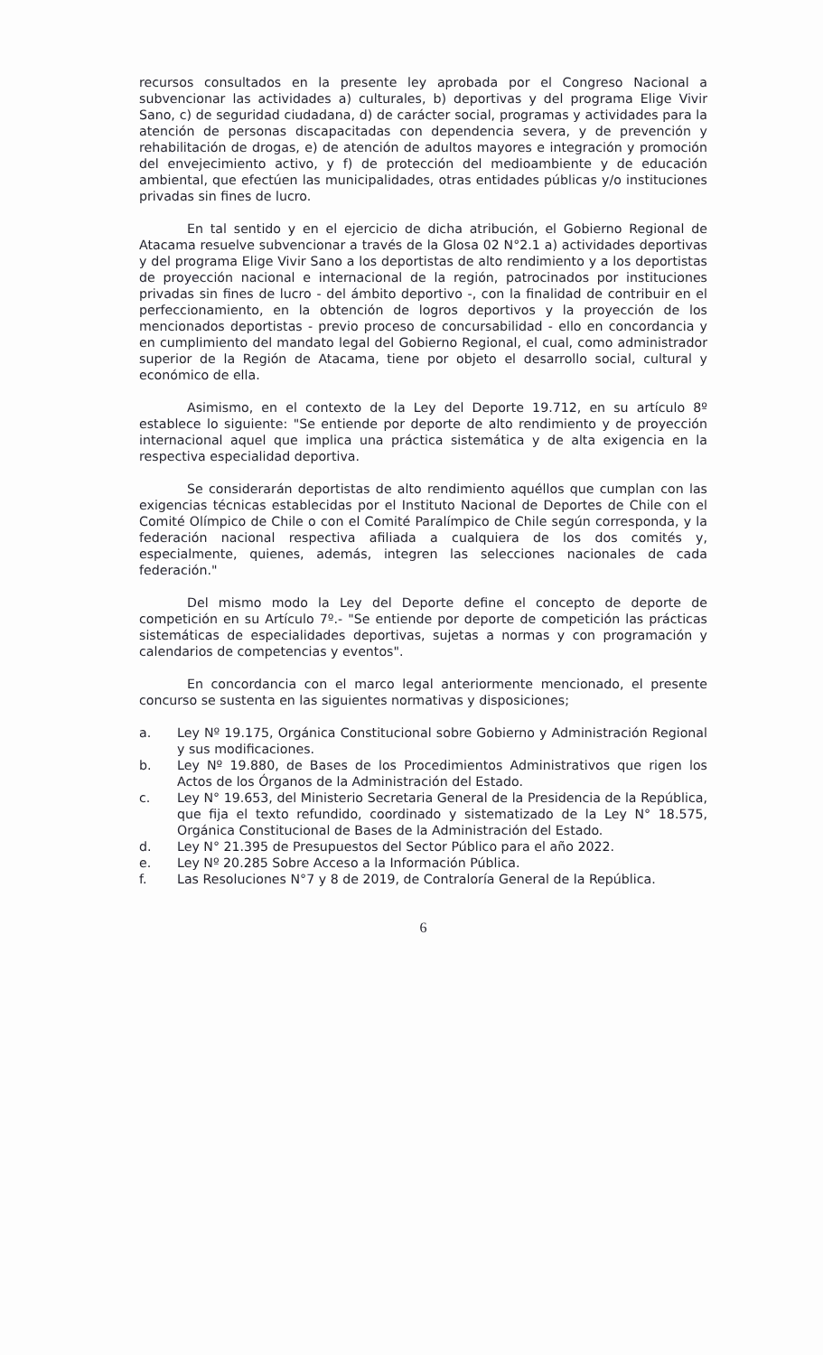recursos consultados en la presente ley aprobada por el Congreso Nacional a subvencionar las actividades a) culturales, b) deportivas y del programa Elige Vivir Sano, c) de seguridad ciudadana, d) de carácter social, programas y actividades para la atención de personas discapacitadas con dependencia severa, y de prevención y rehabilitación de drogas, e) de atención de adultos mayores e integración y promoción del envejecimiento activo, y f) de protección del medioambiente y de educación ambiental, que efectúen las municipalidades, otras entidades públicas y/o instituciones privadas sin fines de lucro.
En tal sentido y en el ejercicio de dicha atribución, el Gobierno Regional de Atacama resuelve subvencionar a través de la Glosa 02 N°2.1 a) actividades deportivas y del programa Elige Vivir Sano a los deportistas de alto rendimiento y a los deportistas de proyección nacional e internacional de la región, patrocinados por instituciones privadas sin fines de lucro - del ámbito deportivo -, con la finalidad de contribuir en el perfeccionamiento, en la obtención de logros deportivos y la proyección de los mencionados deportistas - previo proceso de concursabilidad - ello en concordancia y en cumplimiento del mandato legal del Gobierno Regional, el cual, como administrador superior de la Región de Atacama, tiene por objeto el desarrollo social, cultural y económico de ella.
Asimismo, en el contexto de la Ley del Deporte 19.712, en su artículo 8º establece lo siguiente: "Se entiende por deporte de alto rendimiento y de proyección internacional aquel que implica una práctica sistemática y de alta exigencia en la respectiva especialidad deportiva.
Se considerarán deportistas de alto rendimiento aquéllos que cumplan con las exigencias técnicas establecidas por el Instituto Nacional de Deportes de Chile con el Comité Olímpico de Chile o con el Comité Paralímpico de Chile según corresponda, y la federación nacional respectiva afiliada a cualquiera de los dos comités y, especialmente, quienes, además, integren las selecciones nacionales de cada federación."
Del mismo modo la Ley del Deporte define el concepto de deporte de competición en su Artículo 7º.- "Se entiende por deporte de competición las prácticas sistemáticas de especialidades deportivas, sujetas a normas y con programación y calendarios de competencias y eventos".
En concordancia con el marco legal anteriormente mencionado, el presente concurso se sustenta en las siguientes normativas y disposiciones;
a. Ley Nº 19.175, Orgánica Constitucional sobre Gobierno y Administración Regional y sus modificaciones.
b. Ley Nº 19.880, de Bases de los Procedimientos Administrativos que rigen los Actos de los Órganos de la Administración del Estado.
c. Ley N° 19.653, del Ministerio Secretaria General de la Presidencia de la República, que fija el texto refundido, coordinado y sistematizado de la Ley N° 18.575, Orgánica Constitucional de Bases de la Administración del Estado.
d. Ley N° 21.395 de Presupuestos del Sector Público para el año 2022.
e. Ley Nº 20.285 Sobre Acceso a la Información Pública.
f. Las Resoluciones N°7 y 8 de 2019, de Contraloría General de la República.
6